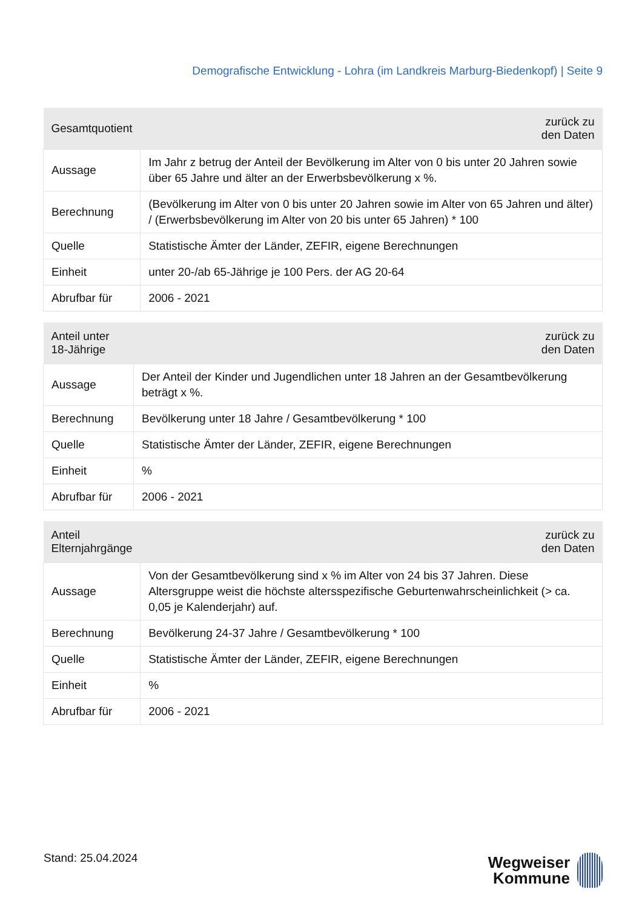Demografische Entwicklung - Lohra (im Landkreis Marburg-Biedenkopf) | Seite 9
| Gesamtquotient | zurück zu den Daten |
| --- | --- |
| Aussage | Im Jahr z betrug der Anteil der Bevölkerung im Alter von 0 bis unter 20 Jahren sowie über 65 Jahre und älter an der Erwerbsbevölkerung x %. |
| Berechnung | (Bevölkerung im Alter von 0 bis unter 20 Jahren sowie im Alter von 65 Jahren und älter) / (Erwerbsbevölkerung im Alter von 20 bis unter 65 Jahren) * 100 |
| Quelle | Statistische Ämter der Länder, ZEFIR, eigene Berechnungen |
| Einheit | unter 20-/ab 65-Jährige je 100 Pers. der AG 20-64 |
| Abrufbar für | 2006 - 2021 |
| Anteil unter 18-Jährige | zurück zu den Daten |
| --- | --- |
| Aussage | Der Anteil der Kinder und Jugendlichen unter 18 Jahren an der Gesamtbevölkerung beträgt x %. |
| Berechnung | Bevölkerung unter 18 Jahre / Gesamtbevölkerung * 100 |
| Quelle | Statistische Ämter der Länder, ZEFIR, eigene Berechnungen |
| Einheit | % |
| Abrufbar für | 2006 - 2021 |
| Anteil Elternjahrgänge | zurück zu den Daten |
| --- | --- |
| Aussage | Von der Gesamtbevölkerung sind x % im Alter von 24 bis 37 Jahren. Diese Altersgruppe weist die höchste altersspezifische Geburtenwahrscheinlichkeit (> ca. 0,05 je Kalenderjahr) auf. |
| Berechnung | Bevölkerung 24-37 Jahre / Gesamtbevölkerung * 100 |
| Quelle | Statistische Ämter der Länder, ZEFIR, eigene Berechnungen |
| Einheit | % |
| Abrufbar für | 2006 - 2021 |
Stand: 25.04.2024
Wegweiser
Kommune